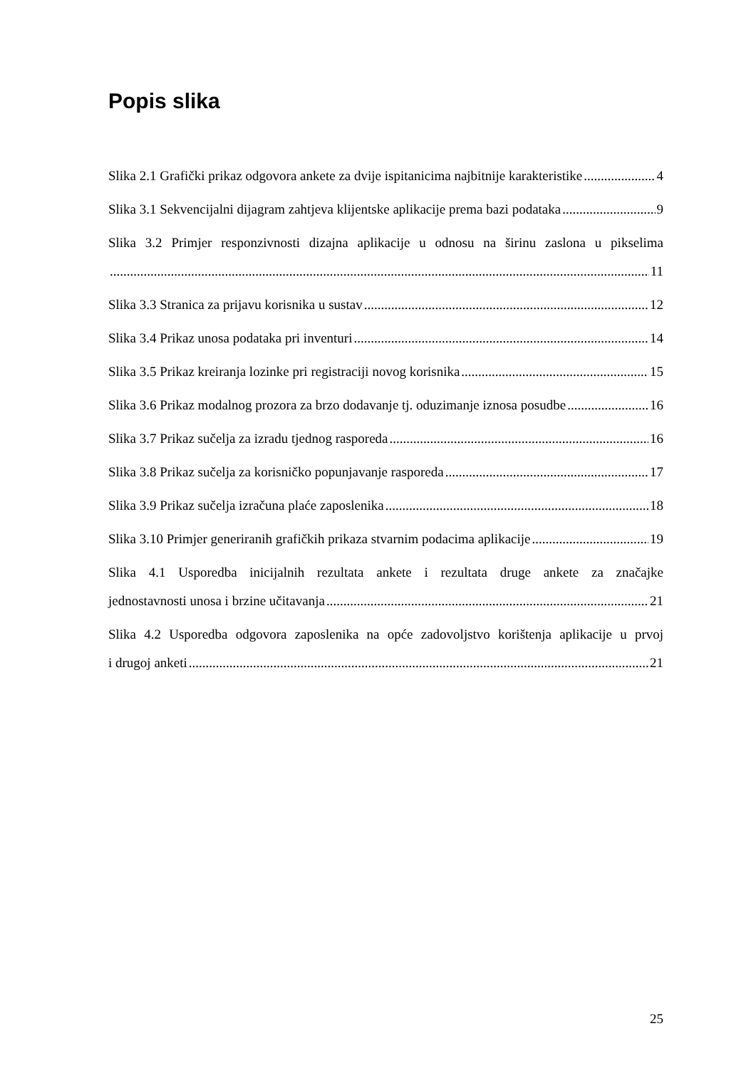Popis slika
Slika 2.1 Grafički prikaz odgovora ankete za dvije ispitanicima najbitnije karakteristike 4
Slika 3.1 Sekvencijalni dijagram zahtjeva klijentske aplikacije prema bazi podataka 9
Slika 3.2 Primjer responzivnosti dizajna aplikacije u odnosu na širinu zaslona u pikselima
11
Slika 3.3 Stranica za prijavu korisnika u sustav 12
Slika 3.4 Prikaz unosa podataka pri inventuri 14
Slika 3.5 Prikaz kreiranja lozinke pri registraciji novog korisnika 15
Slika 3.6 Prikaz modalnog prozora za brzo dodavanje tj. oduzimanje iznosa posudbe 16
Slika 3.7 Prikaz sučelja za izradu tjednog rasporeda 16
Slika 3.8 Prikaz sučelja za korisničko popunjavanje rasporeda 17
Slika 3.9 Prikaz sučelja izračuna plaće zaposlenika 18
Slika 3.10 Primjer generiranih grafičkih prikaza stvarnim podacima aplikacije 19
Slika 4.1 Usporedba inicijalnih rezultata ankete i rezultata druge ankete za značajke
jednostavnosti unosa i brzine učitavanja 21
Slika 4.2 Usporedba odgovora zaposlenika na opće zadovoljstvo korištenja aplikacije u prvoj
i drugoj anketi 21
25